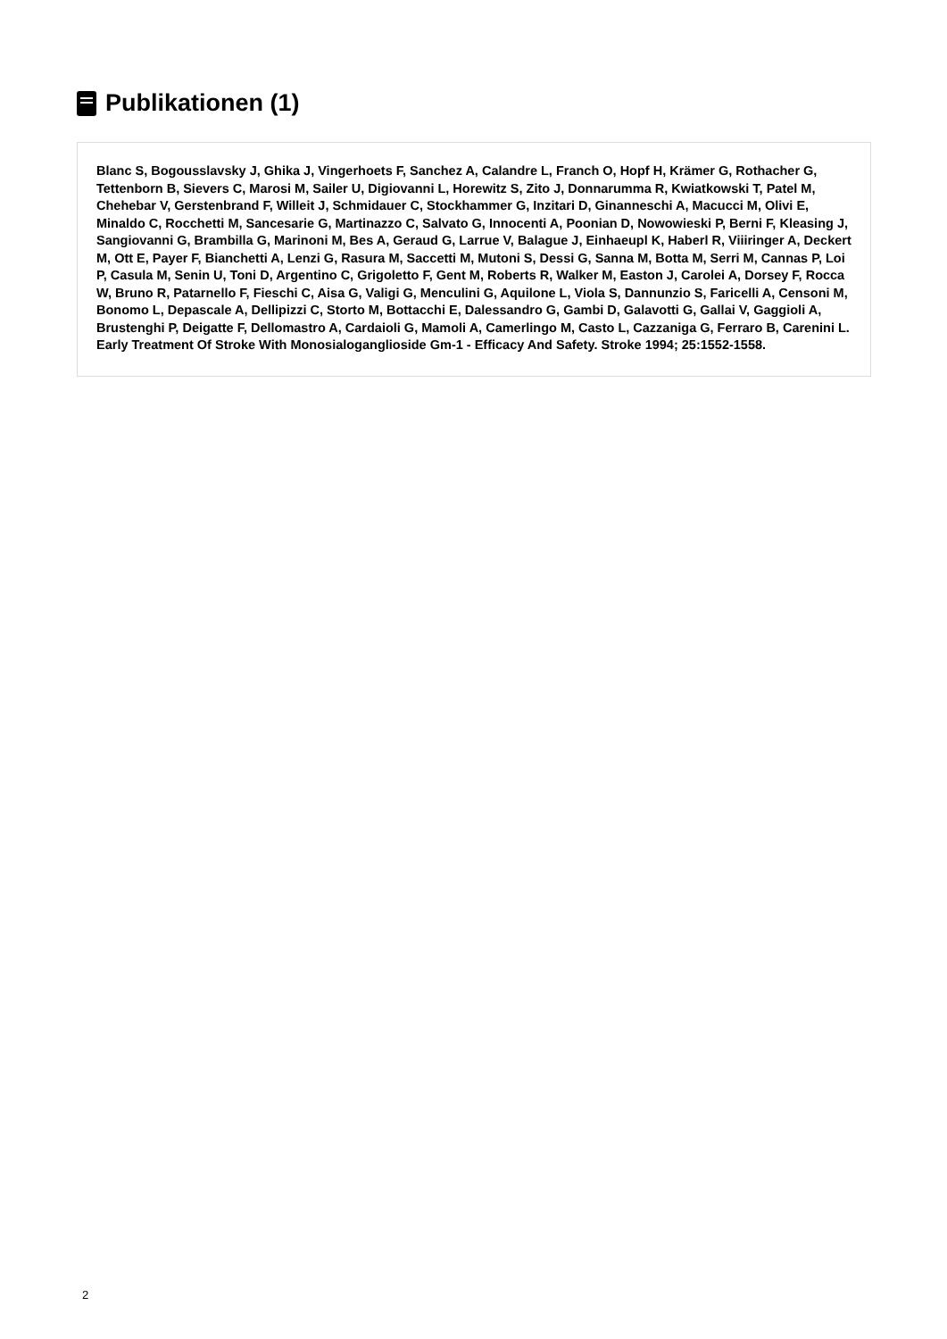Publikationen (1)
Blanc S, Bogousslavsky J, Ghika J, Vingerhoets F, Sanchez A, Calandre L, Franch O, Hopf H, Krämer G, Rothacher G, Tettenborn B, Sievers C, Marosi M, Sailer U, Digiovanni L, Horewitz S, Zito J, Donnarumma R, Kwiatkowski T, Patel M, Chehebar V, Gerstenbrand F, Willeit J, Schmidauer C, Stockhammer G, Inzitari D, Ginanneschi A, Macucci M, Olivi E, Minaldo C, Rocchetti M, Sancesarie G, Martinazzo C, Salvato G, Innocenti A, Poonian D, Nowowieski P, Berni F, Kleasing J, Sangiovanni G, Brambilla G, Marinoni M, Bes A, Geraud G, Larrue V, Balague J, Einhaeupl K, Haberl R, Viiiringer A, Deckert M, Ott E, Payer F, Bianchetti A, Lenzi G, Rasura M, Saccetti M, Mutoni S, Dessi G, Sanna M, Botta M, Serri M, Cannas P, Loi P, Casula M, Senin U, Toni D, Argentino C, Grigoletto F, Gent M, Roberts R, Walker M, Easton J, Carolei A, Dorsey F, Rocca W, Bruno R, Patarnello F, Fieschi C, Aisa G, Valigi G, Menculini G, Aquilone L, Viola S, Dannunzio S, Faricelli A, Censoni M, Bonomo L, Depascale A, Dellipizzi C, Storto M, Bottacchi E, Dalessandro G, Gambi D, Galavotti G, Gallai V, Gaggioli A, Brustenghi P, Deigatte F, Dellomastro A, Cardaioli G, Mamoli A, Camerlingo M, Casto L, Cazzaniga G, Ferraro B, Carenini L. Early Treatment Of Stroke With Monosialoganglioside Gm-1 - Efficacy And Safety. Stroke 1994; 25:1552-1558.
2